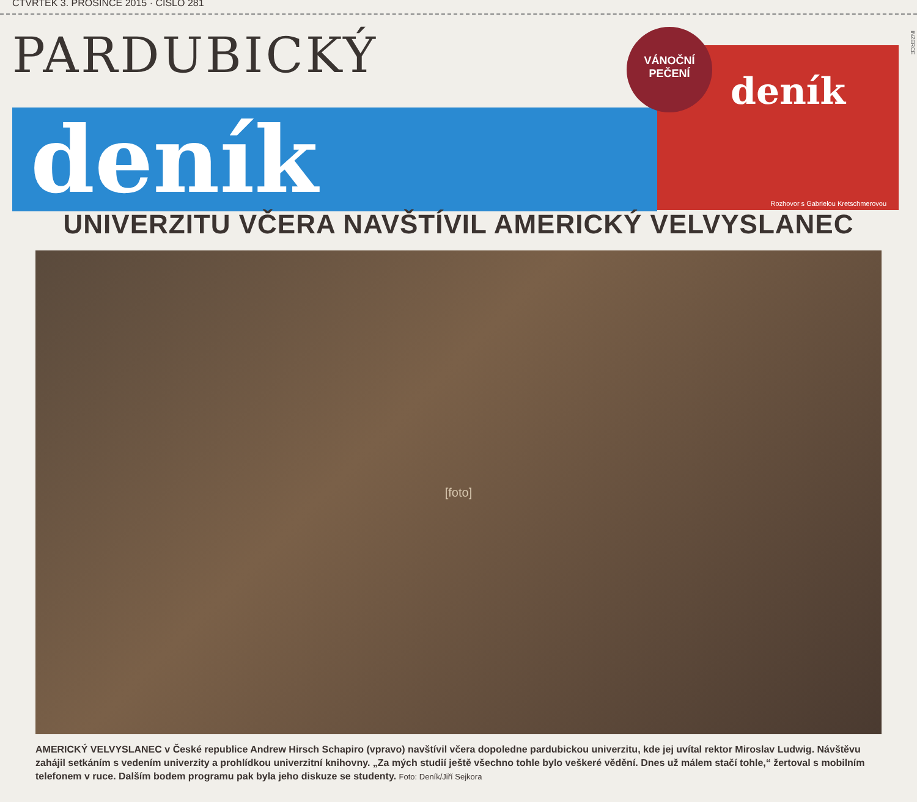ČTVRTEK 3. PROSINCE 2015 · ČÍSLO 281
PARDUBICKÝ
deník
VÁNOČNÍ
PEČENÍ
deník
Rozhovor s Gabrielou Kretschmerovou
INZERCE
UNIVERZITU VČERA NAVŠTÍVIL AMERICKÝ VELVYSLANEC
[foto]
AMERICKÝ VELVYSLANEC v České republice Andrew Hirsch Schapiro (vpravo) navštívil včera dopoledne pardubickou univerzitu, kde jej uvítal rektor Miroslav Ludwig. Návštěvu zahájil setkáním s vedením univerzity a prohlídkou univerzitní knihovny. „Za mých studií ještě všechno tohle bylo veškeré vědění. Dnes už málem stačí tohle,“ žertoval s mobilním telefonem v ruce. Dalším bodem programu pak byla jeho diskuze se studenty. Foto: Deník/Jiří Sejkora